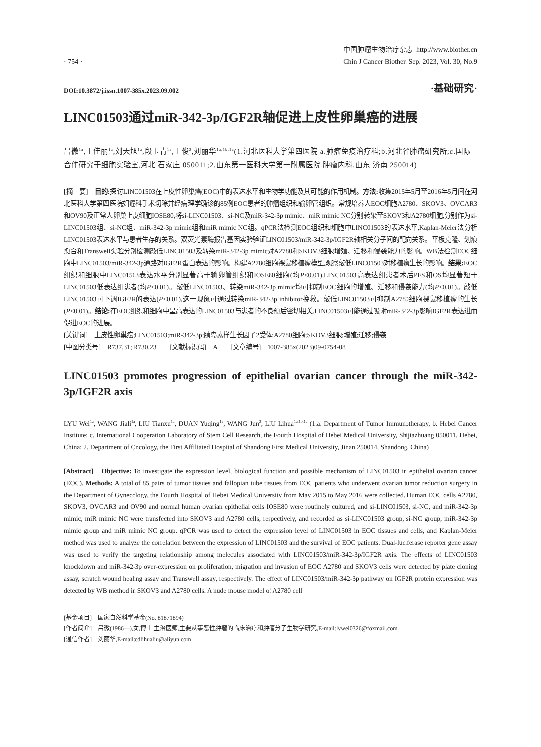· 754 ·
中国肿瘤生物治疗杂志 http://www.biother.cn
Chin J Cancer Biother, Sep. 2023, Vol. 30, No.9
DOI:10.3872/j.issn.1007-385x.2023.09.002
·基础研究·
LINC01503通过miR-342-3p/IGF2R轴促进上皮性卵巢癌的进展
吕微<sup>1a</sup>,王佳丽<sup>1a</sup>,刘天旭<sup>1a</sup>,段玉青<sup>1a</sup>,王俊<sup>2</sup>,刘丽华<sup>1a,1b,1c</sup>(1.河北医科大学第四医院 a.肿瘤免疫治疗科;b.河北省肿瘤研究所;c.国际合作研究干细胞实验室,河北 石家庄 050011;2.山东第一医科大学第一附属医院 肿瘤内科,山东 济南 250014)
[摘　要]　目的: 探讨LINC01503在上皮性卵巢癌(EOC)中的表达水平和生物学功能及其可能的作用机制。方法: 收集2015年5月至2016年5月间在河北医科大学第四医院妇瘤科手术切除并经病理学确诊的85例EOC患者的肿瘤组织和输卵管组织。常规培养人EOC细胞A2780、SKOV3、OVCAR3和OV90及正常人卵巢上皮细胞IOSE80,将si-LINC01503、si-NC及miR-342-3p mimic、miR mimic NC分别转染至SKOV3和A2780细胞,分别作为si-LINC01503组、si-NC组、miR-342-3p mimic组和miR mimic NC组。qPCR法检测EOC组织和细胞中LINC01503的表达水平,Kaplan-Meier法分析LINC01503表达水平与患者生存的关系。双荧光素酶报告基因实验验证LINC01503/miR-342-3p/IGF2R轴相关分子间的靶向关系。平板克隆、划痕愈合和Transwell实验分别检测敲低LINC01503及转染miR-342-3p mimic对A2780和SKOV3细胞增殖、迁移和侵袭能力的影响。WB法检测EOC细胞中LINC01503/miR-342-3p通路对IGF2R蛋白表达的影响。构建A2780细胞裸鼠移植瘤模型,观察敲低LINC01503对移植瘤生长的影响。结果: EOC组织和细胞中LINC01503表达水平分别显著高于输卵管组织和IOSE80细胞(均P<0.01),LINC01503高表达组患者术后PFS和OS均显著短于LINC01503低表达组患者(均P<0.01)。敲低LINC01503、转染miR-342-3p mimic均可抑制EOC细胞的增殖、迁移和侵袭能力(均P<0.01)。敲低LINC01503可下调IGF2R的表达(P<0.01),这一现象可通过转染miR-342-3p inhibitor挽救。敲低LINC01503可抑制A2780细胞裸鼠移植瘤的生长(P<0.01)。结论: 在EOC组织和细胞中呈高表达的LINC01503与患者的不良预后密切相关,LINC01503可能通过吸附miR-342-3p影响IGF2R表达进而促进EOC的进展。
[关键词]　上皮性卵巢癌;LINC01503;miR-342-3p;胰岛素样生长因子2受体;A2780细胞;SKOV3细胞;增殖;迁移;侵袭
[中图分类号]　R737.31; R730.23　　[文献标识码]　A　　[文章编号]　1007-385x(2023)09-0754-08
LINC01503 promotes progression of epithelial ovarian cancer through the miR-342-3p/IGF2R axis
LYU Wei<sup>1a</sup>, WANG Jiali<sup>1a</sup>, LIU Tianxu<sup>1a</sup>, DUAN Yuqing<sup>1a</sup>, WANG Jun<sup>2</sup>, LIU Lihua<sup>1a,1b,1c</sup> (1.a. Department of Tumor Immunotherapy, b. Hebei Cancer Institute; c. International Cooperation Laboratory of Stem Cell Research, the Fourth Hospital of Hebei Medical University, Shijiazhuang 050011, Hebei, China; 2. Department of Oncology, the First Affiliated Hospital of Shandong First Medical University, Jinan 250014, Shandong, China)
[Abstract]　Objective: To investigate the expression level, biological function and possible mechanism of LINC01503 in epithelial ovarian cancer (EOC). Methods: A total of 85 pairs of tumor tissues and fallopian tube tissues from EOC patients who underwent ovarian tumor reduction surgery in the Department of Gynecology, the Fourth Hospital of Hebei Medical University from May 2015 to May 2016 were collected. Human EOC cells A2780, SKOV3, OVCAR3 and OV90 and normal human ovarian epithelial cells IOSE80 were routinely cultured, and si-LINC01503, si-NC, and miR-342-3p mimic, miR mimic NC were transfected into SKOV3 and A2780 cells, respectively, and recorded as si-LINC01503 group, si-NC group, miR-342-3p mimic group and miR mimic NC group. qPCR was used to detect the expression level of LINC01503 in EOC tissues and cells, and Kaplan-Meier method was used to analyze the correlation between the expression of LINC01503 and the survival of EOC patients. Dual-luciferase reporter gene assay was used to verify the targeting relationship among melecules associated with LINC01503/miR-342-3p/IGF2R axis. The effects of LINC01503 knockdown and miR-342-3p over-expression on proliferation, migration and invasion of EOC A2780 and SKOV3 cells were detected by plate cloning assay, scratch wound healing assay and Transwell assay, respectively. The effect of LINC01503/miR-342-3p pathway on IGF2R protein expression was detected by WB method in SKOV3 and A2780 cells. A nude mouse model of A2780 cell
[基金项目]　国家自然科学基金(No. 81871894)
[作者简介]　吕微(1986—),女,博士,主治医师,主要从事恶性肿瘤的临床治疗和肿瘤分子生物学研究,E-mail:lvwei0326@foxmail.com
[通信作者]　刘丽华,E-mail:cdlihualiu@aliyun.com